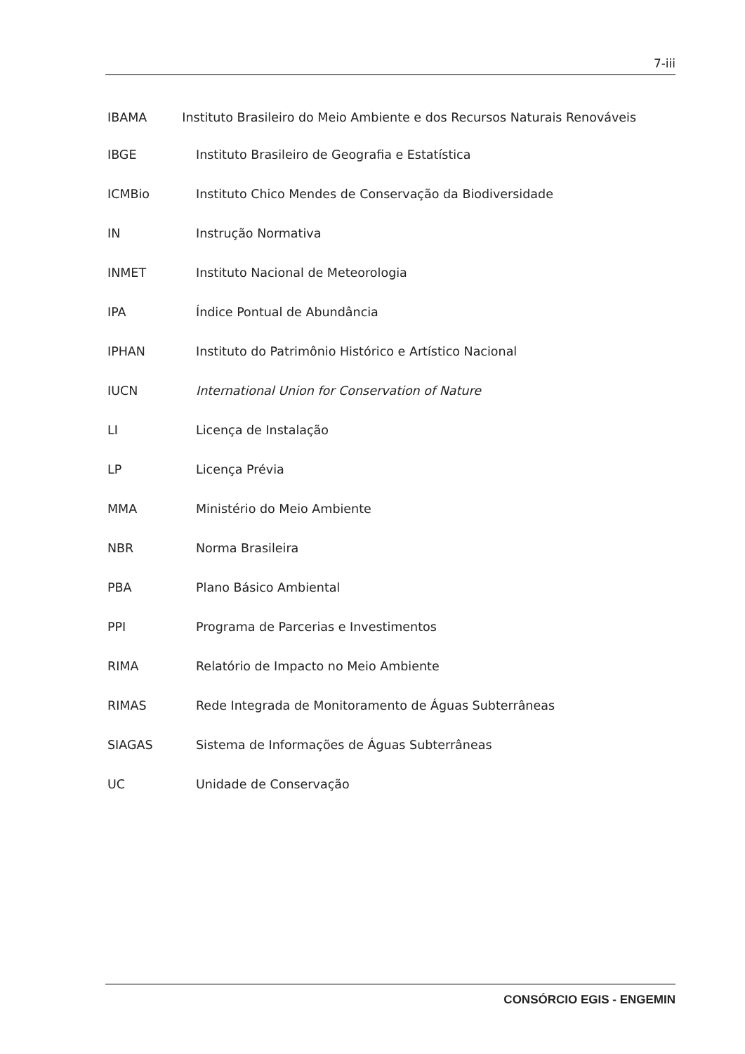7-iii
IBAMA Instituto Brasileiro do Meio Ambiente e dos Recursos Naturais Renováveis
IBGE Instituto Brasileiro de Geografia e Estatística
ICMBio Instituto Chico Mendes de Conservação da Biodiversidade
IN Instrução Normativa
INMET Instituto Nacional de Meteorologia
IPA Índice Pontual de Abundância
IPHAN Instituto do Patrimônio Histórico e Artístico Nacional
IUCN International Union for Conservation of Nature
LI Licença de Instalação
LP Licença Prévia
MMA Ministério do Meio Ambiente
NBR Norma Brasileira
PBA Plano Básico Ambiental
PPI Programa de Parcerias e Investimentos
RIMA Relatório de Impacto no Meio Ambiente
RIMAS Rede Integrada de Monitoramento de Águas Subterrâneas
SIAGAS Sistema de Informações de Águas Subterrâneas
UC Unidade de Conservação
CONSÓRCIO EGIS - ENGEMIN